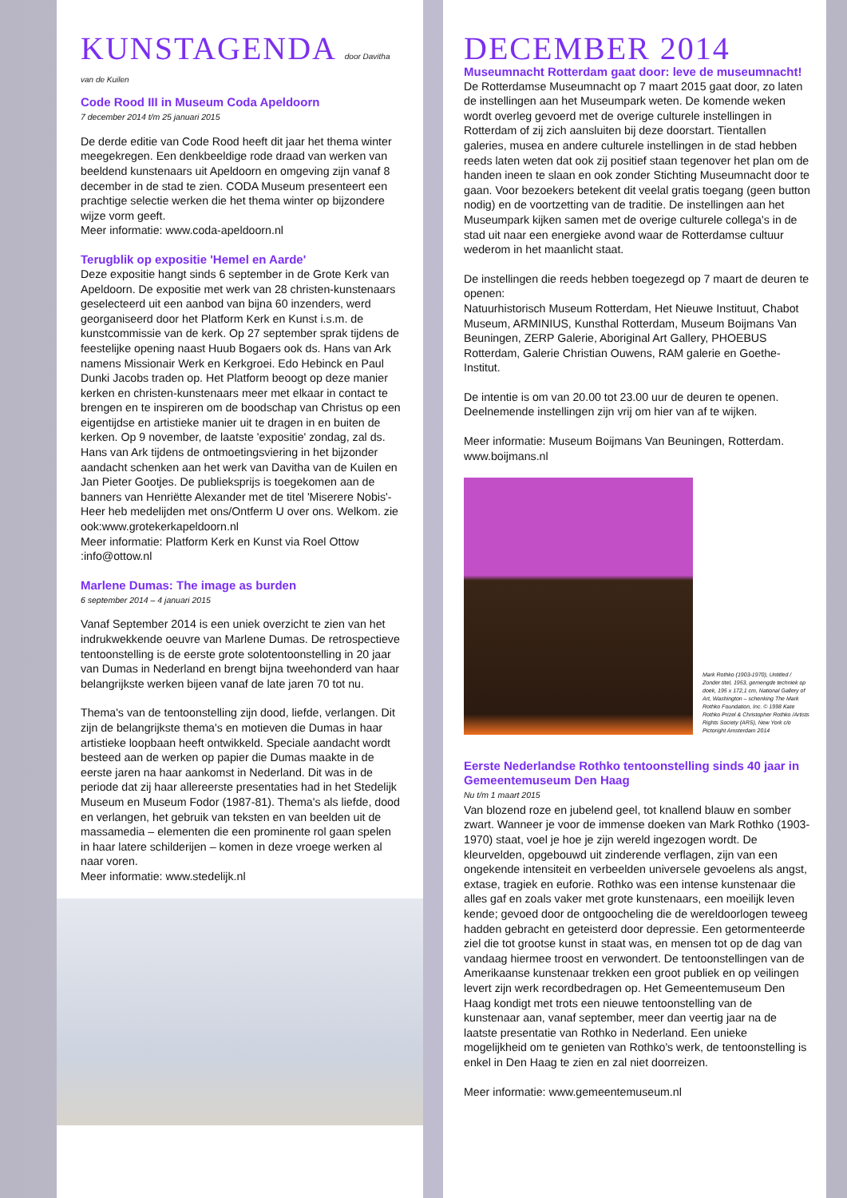KUNSTAGENDA door Davitha van de Kuilen
Code Rood III in Museum Coda Apeldoorn
7 december 2014 t/m 25 januari 2015
De derde editie van Code Rood heeft dit jaar het thema winter meegekregen. Een denkbeeldige rode draad van werken van beeldend kunstenaars uit Apeldoorn en omgeving zijn vanaf 8 december in de stad te zien. CODA Museum presenteert een prachtige selectie werken die het thema winter op bijzondere wijze vorm geeft.
Meer informatie: www.coda-apeldoorn.nl
Terugblik op expositie 'Hemel en Aarde'
Deze expositie hangt sinds 6 september in de Grote Kerk van Apeldoorn. De expositie met werk van 28 christen-kunstenaars geselecteerd uit een aanbod van bijna 60 inzenders, werd georganiseerd door het Platform Kerk en Kunst i.s.m. de kunstcommissie van de kerk. Op 27 september sprak tijdens de feestelijke opening naast Huub Bogaers ook ds. Hans van Ark namens Missionair Werk en Kerkgroei. Edo Hebinck en Paul Dunki Jacobs traden op. Het Platform beoogt op deze manier kerken en christen-kunstenaars meer met elkaar in contact te brengen en te inspireren om de boodschap van Christus op een eigentijdse en artistieke manier uit te dragen in en buiten de kerken. Op 9 november, de laatste 'expositie' zondag, zal ds. Hans van Ark tijdens de ontmoetingsviering in het bijzonder aandacht schenken aan het werk van Davitha van de Kuilen en Jan Pieter Gootjes. De publieksprijs is toegekomen aan de banners van Henriëtte Alexander met de titel 'Miserere Nobis'-Heer heb medelijden met ons/Ontferm U over ons. Welkom. zie ook:www.grotekerkapeldoorn.nl
Meer informatie: Platform Kerk en Kunst via Roel Ottow :info@ottow.nl
Marlene Dumas: The image as burden
6 september 2014 – 4 januari 2015
Vanaf September 2014 is een uniek overzicht te zien van het indrukwekkende oeuvre van Marlene Dumas. De retrospectieve tentoonstelling is de eerste grote solotentoonstelling in 20 jaar van Dumas in Nederland en brengt bijna tweehonderd van haar belangrijkste werken bijeen vanaf de late jaren 70 tot nu.
Thema's van de tentoonstelling zijn dood, liefde, verlangen. Dit zijn de belangrijkste thema's en motieven die Dumas in haar artistieke loopbaan heeft ontwikkeld. Speciale aandacht wordt besteed aan de werken op papier die Dumas maakte in de eerste jaren na haar aankomst in Nederland. Dit was in de periode dat zij haar allereerste presentaties had in het Stedelijk Museum en Museum Fodor (1987-81). Thema's als liefde, dood en verlangen, het gebruik van teksten en van beelden uit de massamedia – elementen die een prominente rol gaan spelen in haar latere schilderijen – komen in deze vroege werken al naar voren.
Meer informatie: www.stedelijk.nl
DECEMBER 2014
Museumnacht Rotterdam gaat door: leve de museumnacht!
De Rotterdamse Museumnacht op 7 maart 2015 gaat door, zo laten de instellingen aan het Museumpark weten. De komende weken wordt overleg gevoerd met de overige culturele instellingen in Rotterdam of zij zich aansluiten bij deze doorstart. Tientallen galeries, musea en andere culturele instellingen in de stad hebben reeds laten weten dat ook zij positief staan tegenover het plan om de handen ineen te slaan en ook zonder Stichting Museumnacht door te gaan. Voor bezoekers betekent dit veelal gratis toegang (geen button nodig) en de voortzetting van de traditie. De instellingen aan het Museumpark kijken samen met de overige culturele collega's in de stad uit naar een energieke avond waar de Rotterdamse cultuur wederom in het maanlicht staat.
De instellingen die reeds hebben toegezegd op 7 maart de deuren te openen:
Natuurhistorisch Museum Rotterdam, Het Nieuwe Instituut, Chabot Museum, ARMINIUS, Kunsthal Rotterdam, Museum Boijmans Van Beuningen, ZERP Galerie, Aboriginal Art Gallery, PHOEBUS Rotterdam, Galerie Christian Ouwens, RAM galerie en Goethe-Institut.
De intentie is om van 20.00 tot 23.00 uur de deuren te openen. Deelnemende instellingen zijn vrij om hier van af te wijken.
Meer informatie: Museum Boijmans Van Beuningen, Rotterdam. www.boijmans.nl
Mark Rothko (1903-1970), Untitled / Zonder titel, 1953, gemengde techniek op doek, 195 x 172,1 cm, National Gallery of Art, Washington – schenking The Mark Rothko Foundation, Inc. © 1998 Kate Rothko Prizel & Christopher Rothko /Artists Rights Society (ARS), New York c/o Pictoright Amsterdam 2014
Eerste Nederlandse Rothko tentoonstelling sinds 40 jaar in Gemeentemuseum Den Haag
Nu t/m 1 maart 2015
Van blozend roze en jubelend geel, tot knallend blauw en somber zwart. Wanneer je voor de immense doeken van Mark Rothko (1903-1970) staat, voel je hoe je zijn wereld ingezogen wordt. De kleurvelden, opgebouwd uit zinderende verflagen, zijn van een ongekende intensiteit en verbeelden universele gevoelens als angst, extase, tragiek en euforie. Rothko was een intense kunstenaar die alles gaf en zoals vaker met grote kunstenaars, een moeilijk leven kende; gevoed door de ontgoocheling die de wereldoorlogen teweeg hadden gebracht en geteisterd door depressie. Een getormenteerde ziel die tot grootse kunst in staat was, en mensen tot op de dag van vandaag hiermee troost en verwondert. De tentoonstellingen van de Amerikaanse kunstenaar trekken een groot publiek en op veilingen levert zijn werk recordbedragen op. Het Gemeentemuseum Den Haag kondigt met trots een nieuwe tentoonstelling van de kunstenaar aan, vanaf september, meer dan veertig jaar na de laatste presentatie van Rothko in Nederland. Een unieke mogelijkheid om te genieten van Rothko's werk, de tentoonstelling is enkel in Den Haag te zien en zal niet doorreizen.
Meer informatie: www.gemeentemuseum.nl